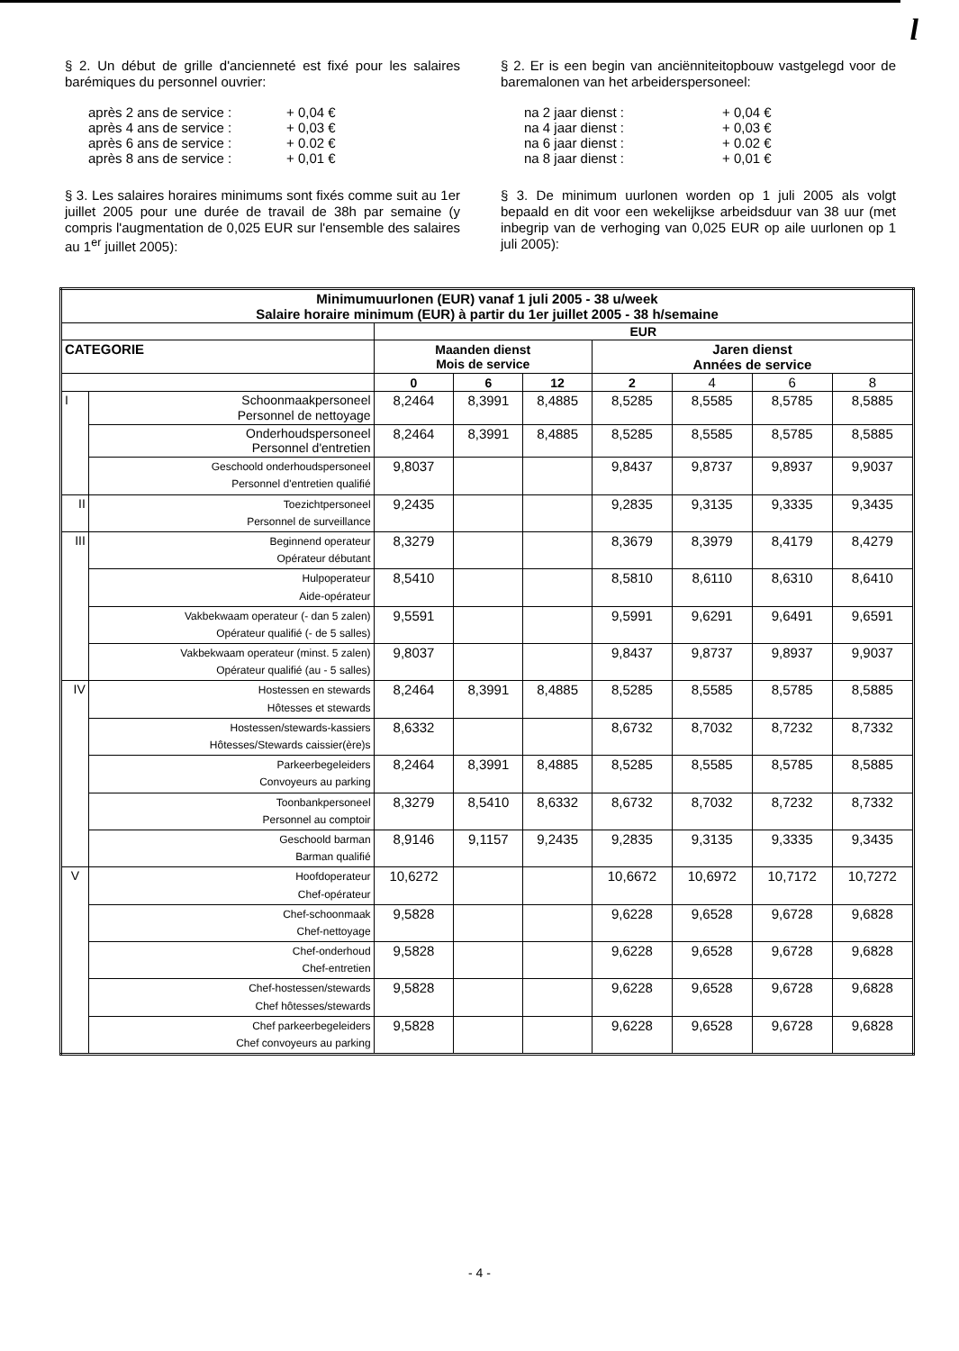l
§ 2. Un début de grille d'ancienneté est fixé pour les salaires barémiques du personnel ouvrier:
après 2 ans de service : + 0,04 €
après 4 ans de service : + 0,03 €
après 6 ans de service : + 0.02 €
après 8 ans de service : + 0,01 €
§ 3. Les salaires horaires minimums sont fixés comme suit au 1er juillet 2005 pour une durée de travail de 38h par semaine (y compris l'augmentation de 0,025 EUR sur l'ensemble des salaires au 1<sup>er</sup> juillet 2005):
§ 2. Er is een begin van anciënniteitopbouw vastgelegd voor de baremalonen van het arbeiderspersoneel:
na 2 jaar dienst : + 0,04 €
na 4 jaar dienst : + 0,03 €
na 6 jaar dienst : + 0.02 €
na 8 jaar dienst : + 0,01 €
§ 3. De minimum uurlonen worden op 1 juli 2005 als volgt bepaald en dit voor een wekelijkse arbeidsduur van 38 uur (met inbegrip van de verhoging van 0,025 EUR op aile uurlonen op 1 juli 2005):
| Minimumuurlonen (EUR) vanaf 1 juli 2005 - 38 u/week Salaire horaire minimum (EUR) à partir du 1er juillet 2005 - 38 h/semaine | | | | | | | | |
| --- | --- | --- | --- | --- | --- | --- | --- | --- |
| | | EUR | | | | | | |
| CATEGORIE | | Maanden dienst Mois de service | | | Jaren dienst Années de service | | | |
| | | 0 | 6 | 12 | 2 | 4 | 6 | 8 |
| I | Schoonmaakpersoneel Personnel de nettoyage | 8,2464 | 8,3991 | 8,4885 | 8,5285 | 8,5585 | 8,5785 | 8,5885 |
| | Onderhoudspersoneel Personnel d'entretien | 8,2464 | 8,3991 | 8,4885 | 8,5285 | 8,5585 | 8,5785 | 8,5885 |
| | Geschoold onderhoudspersoneel Personnel d'entretien qualifié | 9,8037 | | | 9,8437 | 9,8737 | 9,8937 | 9,9037 |
| II | Toezichtpersoneel Personnel de surveillance | 9,2435 | | | 9,2835 | 9,3135 | 9,3335 | 9,3435 |
| III | Beginnend operateur Opérateur débutant | 8,3279 | | | 8,3679 | 8,3979 | 8,4179 | 8,4279 |
| | Hulpoperateur Aide-opérateur | 8,5410 | | | 8,5810 | 8,6110 | 8,6310 | 8,6410 |
| | Vakbekwaam operateur (- dan 5 zalen) Opérateur qualifié (- de 5 salles) | 9,5591 | | | 9,5991 | 9,6291 | 9,6491 | 9,6591 |
| | Vakbekwaam operateur (minst. 5 zalen) Opérateur qualifié (au - 5 salles) | 9,8037 | | | 9,8437 | 9,8737 | 9,8937 | 9,9037 |
| IV | Hostessen en stewards Hôtesses et stewards | 8,2464 | 8,3991 | 8,4885 | 8,5285 | 8,5585 | 8,5785 | 8,5885 |
| | Hostessen/stewards-kassiers Hôtesses/Stewards caissier(ère)s | 8,6332 | | | 8,6732 | 8,7032 | 8,7232 | 8,7332 |
| | Parkeerbegeleiders Convoyeurs au parking | 8,2464 | 8,3991 | 8,4885 | 8,5285 | 8,5585 | 8,5785 | 8,5885 |
| | Toonbankpersoneel Personnel au comptoir | 8,3279 | 8,5410 | 8,6332 | 8,6732 | 8,7032 | 8,7232 | 8,7332 |
| | Geschoold barman Barman qualifié | 8,9146 | 9,1157 | 9,2435 | 9,2835 | 9,3135 | 9,3335 | 9,3435 |
| V | Hoofdoperateur Chef-opérateur | 10,6272 | | | 10,6672 | 10,6972 | 10,7172 | 10,7272 |
| | Chef-schoonmaak Chef-nettoyage | 9,5828 | | | 9,6228 | 9,6528 | 9,6728 | 9,6828 |
| | Chef-onderhoud Chef-entretien | 9,5828 | | | 9,6228 | 9,6528 | 9,6728 | 9,6828 |
| | Chef-hostessen/stewards Chef hôtesses/stewards | 9,5828 | | | 9,6228 | 9,6528 | 9,6728 | 9,6828 |
| | Chef parkeerbegeleiders Chef convoyeurs au parking | 9,5828 | | | 9,6228 | 9,6528 | 9,6728 | 9,6828 |
- 4 -